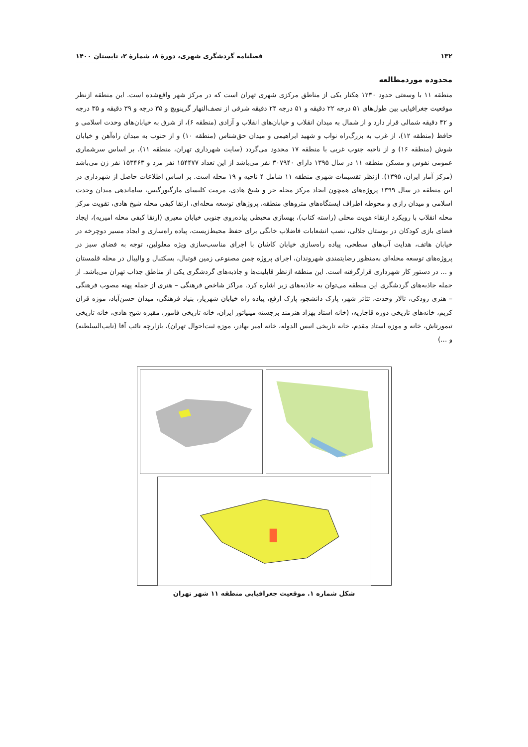۱۳۲ فصلنامه گردشگری شهری، دورهٔ ۸، شمارهٔ ۲، تابستان ۱۴۰۰
محدوده موردمطالعه
منطقه ۱۱ با وسعتی حدود ۱۲۳۰ هکتار یکی از مناطق مرکزی شهری تهران است که در مرکز شهر واقع‌شده است. این منطقه ازنظر موقعیت جغرافیایی بین طول‌های ۵۱ درجه ۲۲ دقیقه و ۵۱ درجه ۲۴ دقیقه شرقی از نصف‌النهار گرینویچ و ۳۵ درجه و ۳۹ دقیقه و ۳۵ درجه و ۴۲ دقیقه شمالی قرار دارد و از شمال به میدان انقلاب و خیابان‌های انقلاب و آزادی (منطقه ۶)، از شرق به خیابان‌های وحدت اسلامی و حافظ (منطقه ۱۲)، از غرب به بزرگ‌راه نواب و شهید ابراهیمی و میدان حق‌شناس (منطقه ۱۰) و از جنوب به میدان راه‌آهن و خیابان شوش (منطقه ۱۶) و از ناحیه جنوب غربی با منطقه ۱۷ محدود می‌گردد (سایت شهرداری تهران، منطقه ۱۱). بر اساس سرشماری عمومی نفوس و مسکن منطقه ۱۱ در سال ۱۳۹۵ دارای ۳۰۷۹۴۰ نفر می‌باشد از این تعداد ۱۵۴۴۷۷ نفر مرد و ۱۵۳۴۶۳ نفر زن می‌باشد (مرکز آمار ایران، ۱۳۹۵). ازنظر تقسیمات شهری منطقه ۱۱ شامل ۴ ناحیه و ۱۹ محله است. بر اساس اطلاعات حاصل از شهرداری در این منطقه در سال ۱۳۹۹ پروژه‌های همچون ایجاد مرکز محله حر و شیخ هادی، مرمت کلیسای مارگیورگیس، ساماندهی میدان وحدت اسلامی و میدان رازی و محوطه اطراف ایستگاه‌های متروهای منطقه، پروژهای توسعه محله‌ای، ارتقا کیفی محله شیخ هادی، تقویت مرکز محله انقلاب با رویکرد ارتقاء هویت محلی (راسته کتاب)، بهسازی محیطی پیاده‌روی جنوبی خیابان معیری (ارتقا کیفی محله امیریه)، ایجاد فضای بازی کودکان در بوستان جلالی، نصب انشعابات فاضلاب خانگی برای حفظ محیط‌زیست، پیاده راه‌سازی و ایجاد مسیر دوچرخه در خیابان هاتف، هدایت آب‌های سطحی، پیاده راه‌سازی خیابان کاشان با اجرای مناسب‌سازی ویژه معلولین، توجه به فضای سبز در پروژه‌های توسعه محله‌ای به‌منظور رضایتمندی شهروندان، اجرای پروژه چمن مصنوعی زمین فوتبال، بسکتبال و والیبال در محله قلمستان و ... در دستور کار شهرداری قرارگرفته است. این منطقه ازنظر قابلیت‌ها و جاذبه‌های گردشگری یکی از مناطق جذاب تهران می‌باشد. از جمله جاذبه‌های گردشگری این منطقه می‌توان به جاذبه‌های زیر اشاره کرد. مراکز شاخص فرهنگی – هنری از جمله پهنه مصوب فرهنگی – هنری رودکی، تالار وحدت، تئاتر شهر، پارک دانشجو، پارک ارفع، پیاده راه خیابان شهریار، بنیاد فرهنگی، میدان حسن‌آباد، موزه قران کریم، خانه‌های تاریخی دوره قاجاریه، (خانه استاد بهزاد هنرمند برجسته مینیاتور ایران، خانه تاریخی فامور، مقبره شیخ هادی، خانه تاریخی تیمورتاش، خانه و موزه استاد مقدم، خانه تاریخی انیس الدوله، خانه امیر بهادر، موزه ثبت‌احوال تهران)، بازارچه نائب آقا (نایب‌السلطنه) و ...)
شکل شماره ۱. موقعیت جغرافیایی منطقه ۱۱ شهر تهران